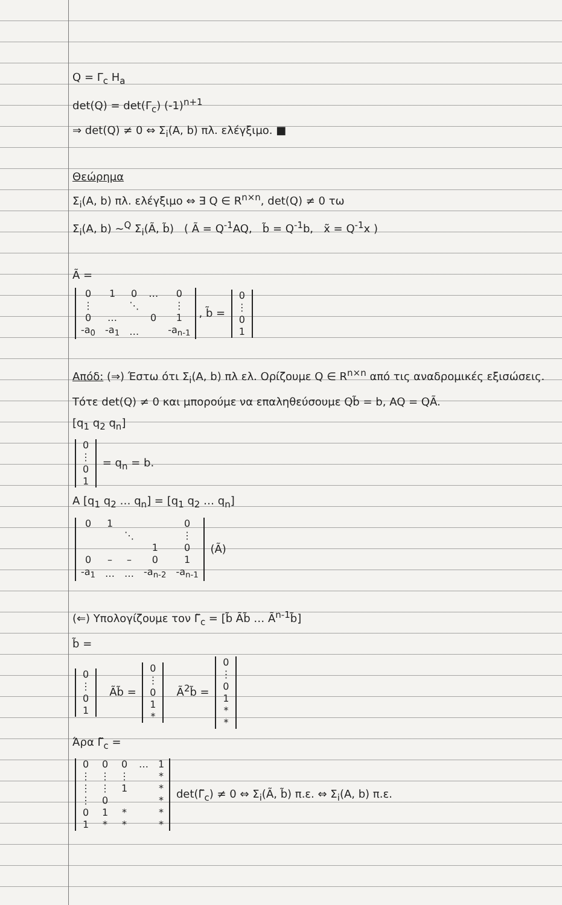Q = Γ<sub>c</sub> H<sub>a</sub>
det(Q) = det(Γ<sub>c</sub>) (-1)<sup>n+1</sup>
⇒ det(Q) ≠ 0 ⇔ Σ<sub>i</sub>(A, b) πλ. ελέγξιμο. ■
Θεώρημα
Σ<sub>i</sub>(A, b) πλ. ελέγξιμο ⇔ ∃ Q ∈ R<sup>n×n</sup>, det(Q) ≠ 0 τω
Σ<sub>i</sub>(A, b) ~<sup>Q</sup> Σ<sub>i</sub>(Ã, b̃) ( Ã = Q<sup>-1</sup>AQ, b̃ = Q<sup>-1</sup>b, x̃ = Q<sup>-1</sup>x )
Ã =
| 0 | 1 | 0 | … | 0 |
| ⋮ | | ⋱ | | ⋮ |
| 0 | … | | 0 | 1 |
| -a<sub>0</sub> | -a<sub>1</sub> | … | | -a<sub>n-1</sub> |
, b̃ =
| 0 |
| ⋮ |
| 0 |
| 1 |
Απόδ: (⇒) Έστω ότι Σ<sub>i</sub>(A, b) πλ ελ. Ορίζουμε Q ∈ R<sup>n×n</sup> από τις αναδρομικές εξισώσεις. Τότε det(Q) ≠ 0 και μπορούμε να επαληθεύσουμε Qb̃ = b, AQ = QÃ.
[q<sub>1</sub> q<sub>2</sub> q<sub>n</sub>]
| 0 |
| ⋮ |
| 0 |
| 1 |
= q<sub>n</sub> = b.
A [q<sub>1</sub> q<sub>2</sub> … q<sub>n</sub>] = [q<sub>1</sub> q<sub>2</sub> … q<sub>n</sub>]
| 0 | 1 | | | 0 |
| | | ⋱ | | ⋮ |
| | | | 1 | 0 |
| 0 | – | – | 0 | 1 |
| -a<sub>1</sub> | … | … | -a<sub>n-2</sub> | -a<sub>n-1</sub> |
(Ã)
(⇐) Υπολογίζουμε τον Γ̃<sub>c</sub> = [b̃ Ãb̃ … Ã<sup>n-1</sup>b̃]
b̃ =
| 0 |
| ⋮ |
| 0 |
| 1 |
Ãb̃ =
| 0 |
| ⋮ |
| 0 |
| 1 |
| * |
Ã<sup>2</sup>b̃ =
| 0 |
| ⋮ |
| 0 |
| 1 |
| * |
| * |
Άρα Γ̃<sub>c</sub> =
| 0 | 0 | 0 | … | 1 |
| ⋮ | ⋮ | ⋮ | | * |
| ⋮ | ⋮ | 1 | | * |
| ⋮ | 0 | | | * |
| 0 | 1 | * | | * |
| 1 | * | * | | * |
det(Γ̃<sub>c</sub>) ≠ 0 ⇔ Σ<sub>i</sub>(Ã, b̃) π.ε. ⇔ Σ<sub>i</sub>(A, b) π.ε.